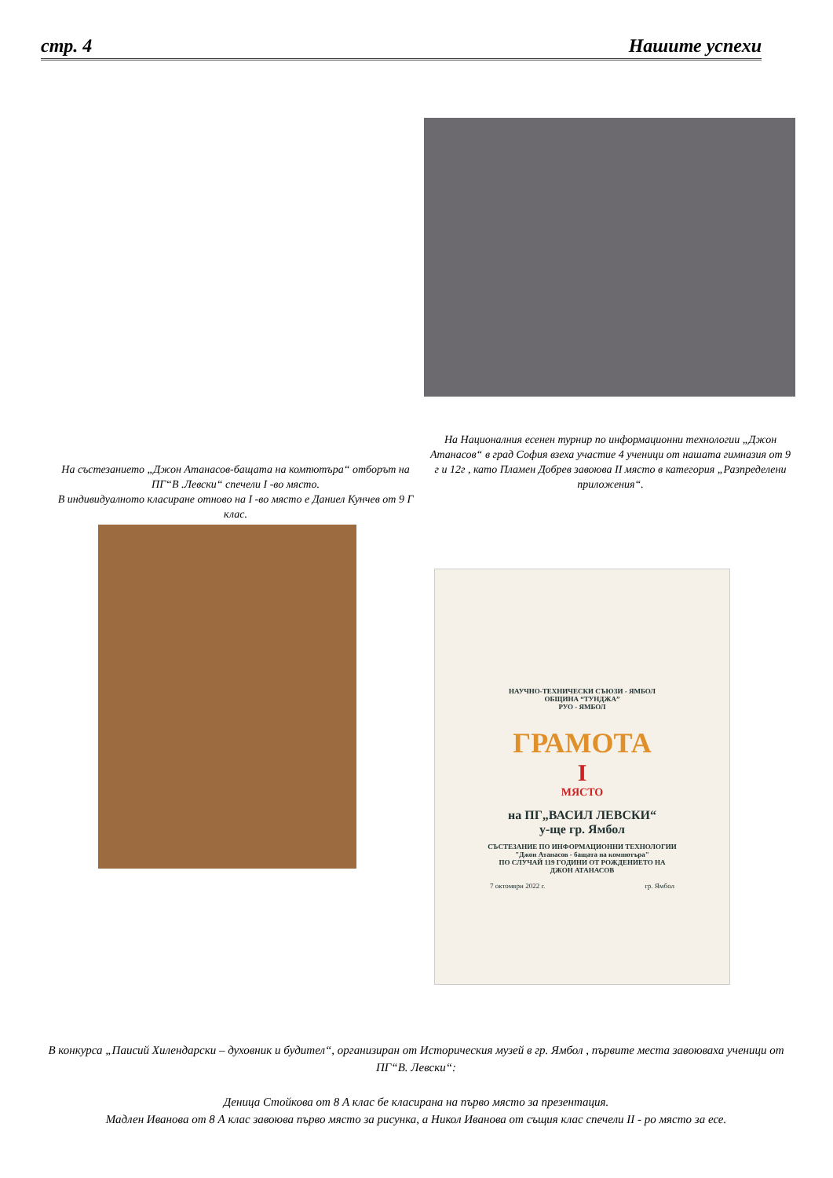стр. 4 Нашите успехи
На Националния есенен турнир по информационни технологии „Джон Атанасов“ в град София взеха участие 4 ученици от нашата гимназия от 9 г и 12г , като Пламен Добрев завоюва II място в категория „Разпределени приложения“.
На състезанието „Джон Атанасов-бащата на компютъра“ отборът на ПГ“В .Левски“ спечели I -во място.
В индивидуалното класиране отново на I -во място е Даниел Кунчев от 9 Г клас.
НАУЧНО-ТЕХНИЧЕСКИ СЪЮЗИ - ЯМБОЛ
ОБЩИНА “ТУНДЖА”
РУО - ЯМБОЛ
ГРАМОТА
I
МЯСТО
на ПГ„ВАСИЛ ЛЕВСКИ“
у-ще гр. Ямбол
СЪСТЕЗАНИЕ ПО ИНФОРМАЦИОННИ ТЕХНОЛОГИИ
"Джон Атанасов - бащата на компютъра"
ПО СЛУЧАЙ 119 ГОДИНИ ОТ РОЖДЕНИЕТО НА
ДЖОН АТАНАСОВ
7 октомври 2022 г. гр. Ямбол
В конкурса „Паисий Хилендарски – духовник и будител“, организиран от Историческия музей в гр. Ямбол , първите места завоюваха ученици от ПГ“В. Левски“:
Деница Стойкова от 8 А клас бе класирана на първо място за презентация.
Мадлен Иванова от 8 А клас завоюва първо място за рисунка, а Никол Иванова от същия клас спечели II - ро място за есе.